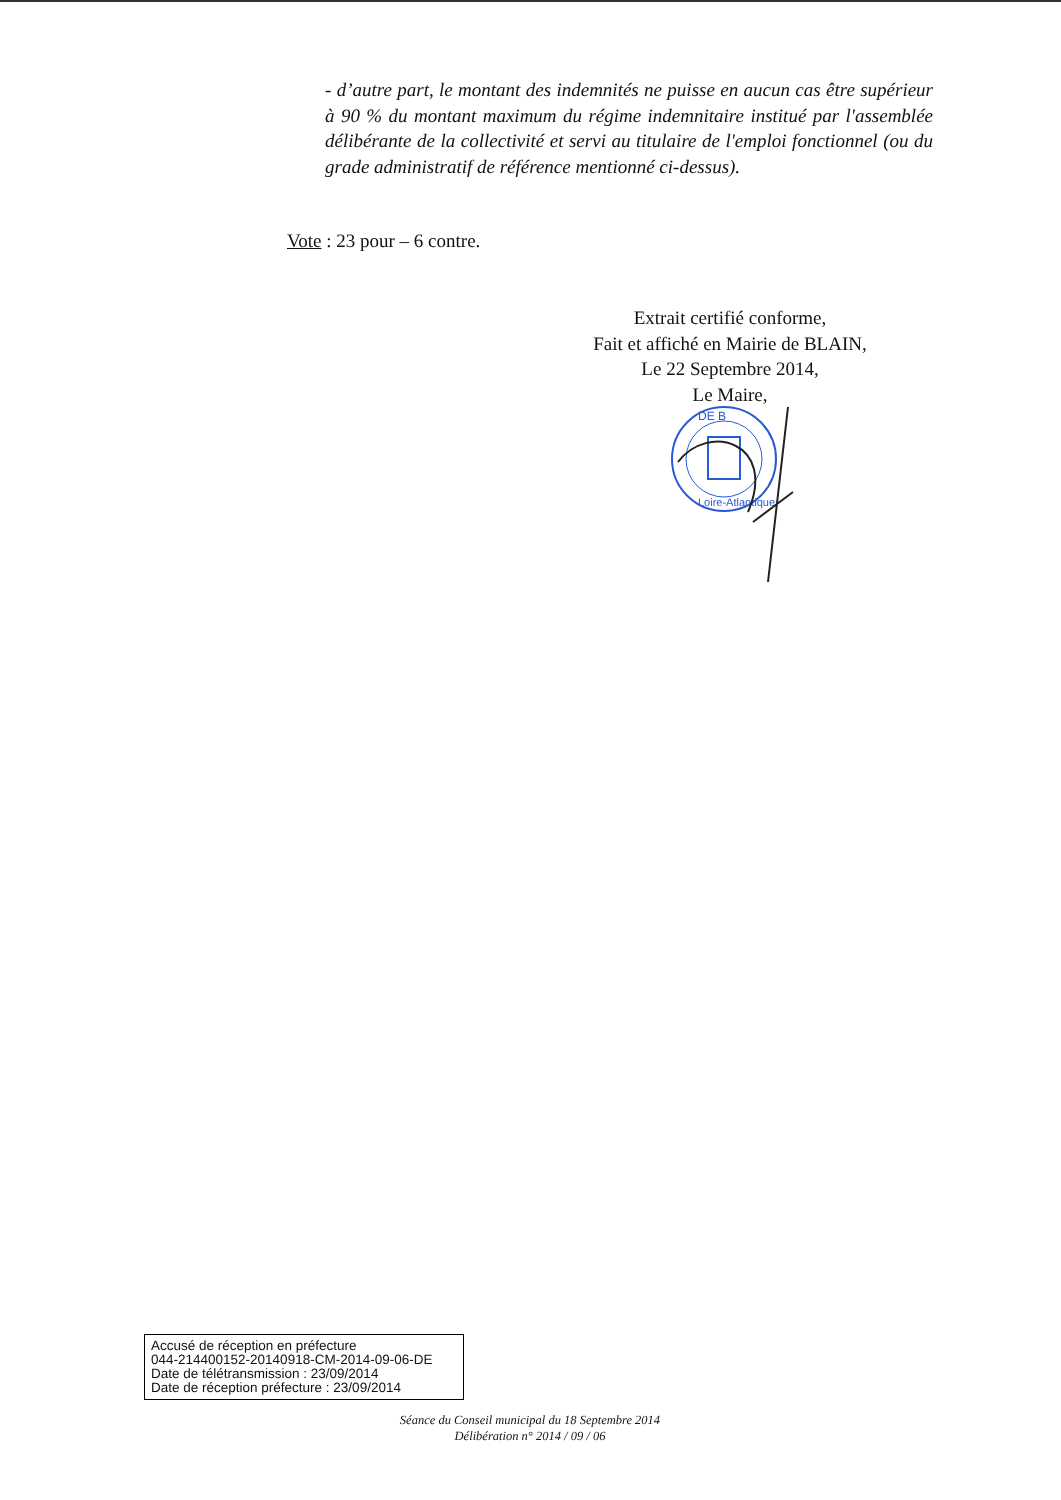- d’autre part, le montant des indemnités ne puisse en aucun cas être supérieur à 90 % du montant maximum du régime indemnitaire institué par l'assemblée délibérante de la collectivité et servi au titulaire de l'emploi fonctionnel (ou du grade administratif de référence mentionné ci-dessus).
Vote : 23 pour – 6 contre.
Extrait certifié conforme,
Fait et affiché en Mairie de BLAIN,
Le 22 Septembre 2014,
Le Maire,
DE B
Loire-Atlantique
Accusé de réception en préfecture
044-214400152-20140918-CM-2014-09-06-DE
Date de télétransmission : 23/09/2014
Date de réception préfecture : 23/09/2014
Séance du Conseil municipal du 18 Septembre 2014
Délibération n° 2014 / 09 / 06